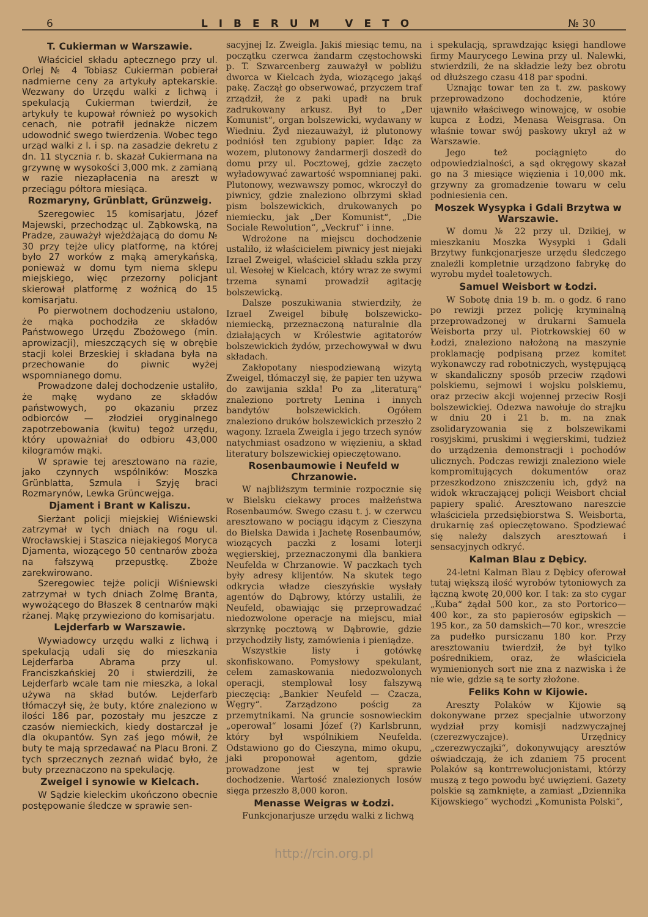6 LIBERUM VETO № 30
T. Cukierman w Warszawie.
Właściciel składu aptecznego przy ul. Orlej № 4 Tobiasz Cukierman pobierał nadmierne ceny za artykuły aptekarskie. Wezwany do Urzędu walki z lichwą i spekulacją Cukierman twierdził, że artykuły te kupował również po wysokich cenach, nie potrafił jednakże niczem udowodnić swego twierdzenia. Wobec tego urząd walki z l. i sp. na zasadzie dekretu z dn. 11 stycznia r. b. skazał Cukiermana na grzywnę w wysokości 3,000 mk. z zamianą w razie niezapłacenia na areszt w przeciągu półtora miesiąca.
Rozmaryny, Grünblatt, Grünzweig.
Szeregowiec 15 komisarjatu, Józef Majewski, przechodząc ul. Ząbkowską, na Pradze, zauważył wjeżdżającą do domu № 30 przy tejże ulicy platformę, na której było 27 worków z mąką amerykańską, ponieważ w domu tym niema sklepu miejskiego, więc przezorny policjant skierował platformę z woźnicą do 15 komisarjatu.
Po pierwotnem dochodzeniu ustalono, że mąka pochodziła ze składów Państwowego Urzędu Zbożowego (min. aprowizacji), mieszczących się w obrębie stacji kolei Brzeskiej i składana była na przechowanie do piwnic wyżej wspomnianego domu.
Prowadzone dalej dochodzenie ustaliło, że mąkę wydano ze składów państwowych, po okazaniu przez odbiorców — złodziei oryginalnego zapotrzebowania (kwitu) tegoż urzędu, który upoważniał do odbioru 43,000 kilogramów mąki.
W sprawie tej aresztowano na razie, jako czynnych wspólników: Moszka Grünblatta, Szmula i Szyję braci Rozmarynów, Lewka Grüncwejga.
Djament i Brant w Kaliszu.
Sierżant policji miejskiej Wiśniewski zatrzymał w tych dniach na rogu ul. Wrocławskiej i Staszica niejakiegoś Moryca Djamenta, wiozącego 50 centnarów zboża na fałszywą przepustkę. Zboże zarekwirowano.
Szeregowiec tejże policji Wiśniewski zatrzymał w tych dniach Zolmę Branta, wywożącego do Błaszek 8 centnarów mąki rżanej. Mąkę przywieziono do komisarjatu.
Lejderfarb w Warszawie.
Wywiadowcy urzędu walki z lichwą i spekulacją udali się do mieszkania Lejderfarba Abrama przy ul. Franciszkańskiej 20 i stwierdzili, że Lejderfarb wcale tam nie mieszka, a lokal używa na skład butów. Lejderfarb tłómaczył się, że buty, które znaleziono w ilości 186 par, pozostały mu jeszcze z czasów niemieckich, kiedy dostarczał je dla okupantów. Syn zaś jego mówił, że buty te mają sprzedawać na Placu Broni. Z tych sprzecznych zeznań widać było, że buty przeznaczono na spekulację.
Zweigel i synowie w Kielcach.
W Sądzie kieleckim ukończono obecnie postępowanie śledcze w sprawie sen-
sacyjnej Iz. Zweigla. Jakiś miesiąc temu, na początku czerwca żandarm częstochowski p. T. Szwarcenberg zauważył w pobliżu dworca w Kielcach żyda, wiozącego jakąś pakę. Zaczął go obserwować, przyczem traf zrządził, że z paki upadł na bruk zadrukowany arkusz. Był to „Der Komunist“, organ bolszewicki, wydawany w Wiedniu. Żyd niezauważył, iż plutonowy podniósł ten zgubiony papier. Idąc za wozem, plutonowy żandarmerji doszedł do domu przy ul. Pocztowej, gdzie zaczęto wyładowywać zawartość wspomnianej paki. Plutonowy, wezwawszy pomoc, wkroczył do piwnicy, gdzie znaleziono olbrzymi skład pism bolszewickich, drukowanych po niemiecku, jak „Der Komunist“, „Die Sociale Rewolution“, „Veckruf“ i inne.
Wdrożone na miejscu dochodzenie ustaliło, iż właścicielem piwnicy jest niejaki Izrael Zweigel, właściciel składu szkła przy ul. Wesołej w Kielcach, który wraz ze swymi trzema synami prowadził agitację bolszewicką.
Dalsze poszukiwania stwierdziły, że Izrael Zweigel bibułę bolszewicko-niemiecką, przeznaczoną naturalnie dla działających w Królestwie agitatorów bolszewickich żydów, przechowywał w dwu składach.
Zakłopotany niespodziewaną wizytą Zweigel, tłómaczył się, że papier ten używa do zawijania szkła! Po za „literaturą“ znaleziono portrety Lenina i innych bandytów bolszewickich. Ogółem znaleziono druków bolszewickich przeszło 2 wagony. Izraela Zweigla i jego trzech synów natychmiast osadzono w więzieniu, a skład literatury bolszewickiej opieczętowano.
Rosenbaumowie i Neufeld w Chrzanowie.
W najbliższym terminie rozpocznie się w Bielsku ciekawy proces małżeństwa Rosenbaumów. Swego czasu t. j. w czerwcu aresztowano w pociągu idącym z Cieszyna do Bielska Dawida i Jachetę Rosenbaumów, wiozących paczki z losami loterji węgierskiej, przeznaczonymi dla bankiera Neufelda w Chrzanowie. W paczkach tych były adresy klijentów. Na skutek tego odkrycia władze cieszyńskie wysłały agentów do Dąbrowy, którzy ustalili, że Neufeld, obawiając się przeprowadzać niedozwolone operacje na miejscu, miał skrzynkę pocztową w Dąbrowie, gdzie przychodziły listy, zamówienia i pieniądze.
Wszystkie listy i gotówkę skonfiskowano. Pomysłowy spekulant, celem zamaskowania niedozwolonych operacji, stemplował losy fałszywą pieczęcią: „Bankier Neufeld — Czacza, Węgry“. Zarządzono pościg za przemytnikami. Na gruncie sosnowieckim „operował“ losami Józef (?) Karlsbrunn, który był wspólnikiem Neufelda. Odstawiono go do Cieszyna, mimo okupu, jaki proponował agentom, gdzie prowadzone jest w tej sprawie dochodzenie. Wartość znalezionych losów sięga przeszło 8,000 koron.
Menasse Weigras w Łodzi.
Funkcjonarjusze urzędu walki z lichwą
i spekulacją, sprawdzając księgi handlowe firmy Maurycego Lewina przy ul. Nalewki, stwierdzili, że na składzie leży bez obrotu od dłuższego czasu 418 par spodni.
Uznając towar ten za t. zw. paskowy przeprowadzono dochodzenie, które ujawniło właściwego winowajcę, w osobie kupca z Łodzi, Menasa Weisgrasa. On właśnie towar swój paskowy ukrył aż w Warszawie.
Jego też pociągnięto do odpowiedzialności, a sąd okręgowy skazał go na 3 miesiące więzienia i 10,000 mk. grzywny za gromadzenie towaru w celu podniesienia cen.
Moszek Wysypka i Gdali Brzytwa w Warszawie.
W domu № 22 przy ul. Dzikiej, w mieszkaniu Moszka Wysypki i Gdali Brzytwy funkcjonarjesze urzędu śledczego znaleźli kompletnie urządzono fabrykę do wyrobu mydeł toaletowych.
Samuel Weisbort w Łodzi.
W Sobotę dnia 19 b. m. o godz. 6 rano po rewizji przez policję kryminalną przeprowadzonej w drukarni Samuela Weisborta przy ul. Piotrkowskiej 60 w Łodzi, znaleziono nałożoną na maszynie proklamację podpisaną przez komitet wykonawczy rad robotniczych, występującą w skandaliczny sposób przeciw rządowi polskiemu, sejmowi i wojsku polskiemu, oraz przeciw akcji wojennej przeciw Rosji bolszewickiej. Odezwa nawołuje do strajku w dniu 20 i 21 b. m. na znak zsolidaryzowania się z bolszewikami rosyjskimi, pruskimi i węgierskimi, tudzież do urządzenia demonstracji i pochodów ulicznych. Podczas rewizji znaleziono wiele kompromitujących dokumentów oraz przeszkodzono zniszczeniu ich, gdyż na widok wkraczającej policji Weisbort chciał papiery spalić. Aresztowano nareszcie właściciela przedsiębiorstwa S. Weisborta, drukarnię zaś opieczętowano. Spodziewać się należy dalszych aresztowań i sensacyjnych odkryć.
Kalman Blau z Dębicy.
24-letni Kalman Blau z Dębicy oferował tutaj większą ilość wyrobów tytoniowych za łączną kwotę 20,000 kor. I tak: za sto cygar „Kuba“ żądał 500 kor., za sto Portorico—400 kor., za sto papierosów egipskich — 195 kor., za 50 damskich—70 kor., wreszcie za pudełko pursiczanu 180 kor. Przy aresztowaniu twierdził, że był tylko pośrednikiem, oraz, że właściciela wymienionych sort nie zna z nazwiska i że nie wie, gdzie są te sorty złożone.
Feliks Kohn w Kijowie.
Areszty Polaków w Kijowie są dokonywane przez specjalnie utworzony wydział przy komisji nadzwyczajnej (czerezwyczajce). Urzędnicy „czerezwyczajki“, dokonywujący aresztów oświadczają, że ich zdaniem 75 procent Polaków są kontrrewolucjonistami, którzy muszą z tego powodu być uwięzieni. Gazety polskie są zamknięte, a zamiast „Dziennika Kijowskiego“ wychodzi „Komunista Polski“,
http://rcin.org.pl